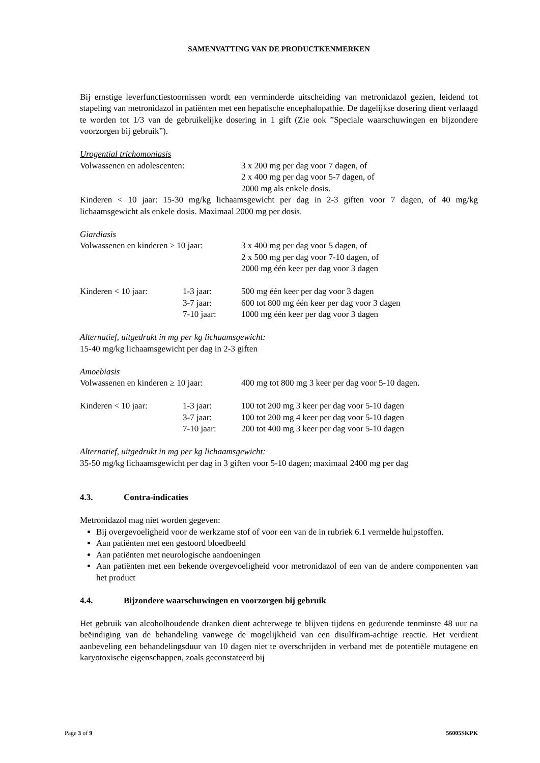SAMENVATTING VAN DE PRODUCTKENMERKEN
Bij ernstige leverfunctiestoornissen wordt een verminderde uitscheiding van metronidazol gezien, leidend tot stapeling van metronidazol in patiënten met een hepatische encephalopathie. De dagelijkse dosering dient verlaagd te worden tot 1/3 van de gebruikelijke dosering in 1 gift (Zie ook ”Speciale waarschuwingen en bijzondere voorzorgen bij gebruik”).
Urogential trichomoniasis
| Volwassenen en adolescenten: | 3 x 200 mg per dag voor 7 dagen, of 2 x 400 mg per dag voor 5-7 dagen, of 2000 mg als enkele dosis. |
Kinderen < 10 jaar: 15-30 mg/kg lichaamsgewicht per dag in 2-3 giften voor 7 dagen, of 40 mg/kg lichaamsgewicht als enkele dosis. Maximaal 2000 mg per dosis.
Giardiasis
| Volwassenen en kinderen ≥ 10 jaar: | | 3 x 400 mg per dag voor 5 dagen, of 2 x 500 mg per dag voor 7-10 dagen, of 2000 mg één keer per dag voor 3 dagen |
| Kinderen < 10 jaar: | 1-3 jaar: 3-7 jaar: 7-10 jaar: | 500 mg één keer per dag voor 3 dagen 600 tot 800 mg één keer per dag voor 3 dagen 1000 mg één keer per dag voor 3 dagen |
Alternatief, uitgedrukt in mg per kg lichaamsgewicht:
15-40 mg/kg lichaamsgewicht per dag in 2-3 giften
Amoebiasis
| Volwassenen en kinderen ≥ 10 jaar: | | 400 mg tot 800 mg 3 keer per dag voor 5-10 dagen. |
| Kinderen < 10 jaar: | 1-3 jaar: 3-7 jaar: 7-10 jaar: | 100 tot 200 mg 3 keer per dag voor 5-10 dagen 100 tot 200 mg 4 keer per dag voor 5-10 dagen 200 tot 400 mg 3 keer per dag voor 5-10 dagen |
Alternatief, uitgedrukt in mg per kg lichaamsgewicht:
35-50 mg/kg lichaamsgewicht per dag in 3 giften voor 5-10 dagen; maximaal 2400 mg per dag
4.3. Contra-indicaties
Metronidazol mag niet worden gegeven:
Bij overgevoeligheid voor de werkzame stof of voor een van de in rubriek 6.1 vermelde hulpstoffen.
Aan patiënten met een gestoord bloedbeeld
Aan patiënten met neurologische aandoeningen
Aan patiënten met een bekende overgevoeligheid voor metronidazol of een van de andere componenten van het product
4.4. Bijzondere waarschuwingen en voorzorgen bij gebruik
Het gebruik van alcoholhoudende dranken dient achterwege te blijven tijdens en gedurende tenminste 48 uur na beëindiging van de behandeling vanwege de mogelijkheid van een disulfiram-achtige reactie. Het verdient aanbeveling een behandelingsduur van 10 dagen niet te overschrijden in verband met de potentiële mutagene en karyotoxische eigenschappen, zoals geconstateerd bij
Page 3 of 9 56005SKPK